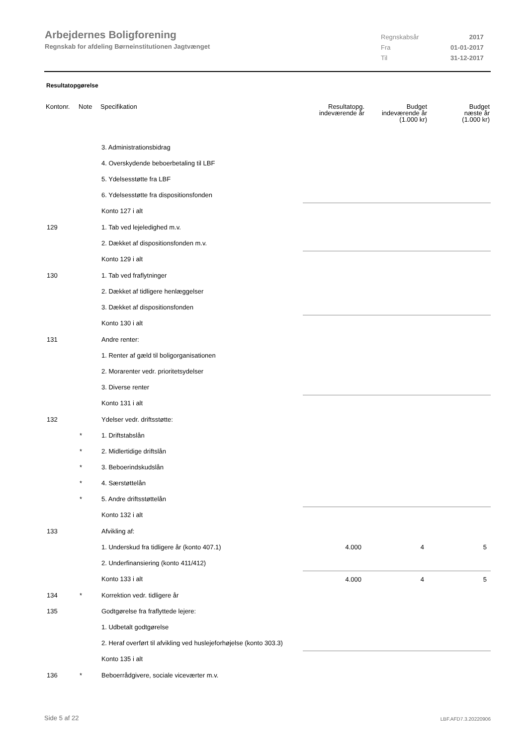Arbejdernes Boligforening
Regnskab for afdeling Børneinstitutionen Jagtvænget
| Regnskabsår | 2017 |
| Fra | 01-01-2017 |
| Til | 31-12-2017 |
Resultatopgørelse
| Kontonr. | Note | Specifikation | Resultatopg. indeværende år | Budget indeværende år (1.000 kr) | Budget næste år (1.000 kr) |
| --- | --- | --- | --- | --- | --- |
| | | 3. Administrationsbidrag | | | |
| | | 4. Overskydende beboerbetaling til LBF | | | |
| | | 5. Ydelsesstøtte fra LBF | | | |
| | | 6. Ydelsesstøtte fra dispositionsfonden | | | |
| | | Konto 127 i alt | | | |
| 129 | | 1. Tab ved lejeledighed m.v. | | | |
| | | 2. Dækket af dispositionsfonden m.v. | | | |
| | | Konto 129 i alt | | | |
| 130 | | 1. Tab ved fraflytninger | | | |
| | | 2. Dækket af tidligere henlæggelser | | | |
| | | 3. Dækket af dispositionsfonden | | | |
| | | Konto 130 i alt | | | |
| 131 | | Andre renter: | | | |
| | | 1. Renter af gæld til boligorganisationen | | | |
| | | 2. Morarenter vedr. prioritetsydelser | | | |
| | | 3. Diverse renter | | | |
| | | Konto 131 i alt | | | |
| 132 | | Ydelser vedr. driftsstøtte: | | | |
| | * | 1. Driftstabslån | | | |
| | * | 2. Midlertidige driftslån | | | |
| | * | 3. Beboerindskudslån | | | |
| | * | 4. Særstøttelån | | | |
| | * | 5. Andre driftsstøttelån | | | |
| | | Konto 132 i alt | | | |
| 133 | | Afvikling af: | | | |
| | | 1. Underskud fra tidligere år (konto 407.1) | 4.000 | 4 | 5 |
| | | 2. Underfinansiering (konto 411/412) | | | |
| | | Konto 133 i alt | 4.000 | 4 | 5 |
| 134 | * | Korrektion vedr. tidligere år | | | |
| 135 | | Godtgørelse fra fraflyttede lejere: | | | |
| | | 1. Udbetalt godtgørelse | | | |
| | | 2. Heraf overført til afvikling ved huslejeforhøjelse (konto 303.3) | | | |
| | | Konto 135 i alt | | | |
| 136 | * | Beboerrådgivere, sociale viceværter m.v. | | | |
Side 5 af 22 LBF.AFD7.3.20220906